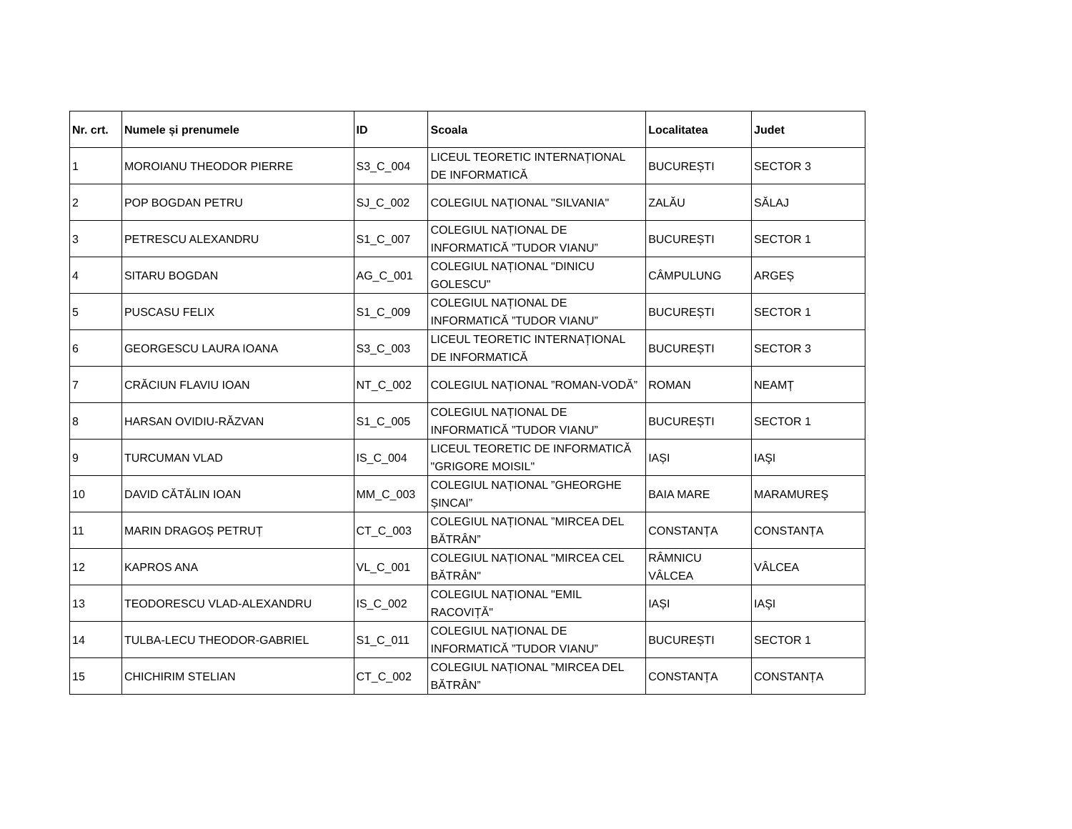| Nr. crt. | Numele și prenumele | ID | Scoala | Localitatea | Judet |
| --- | --- | --- | --- | --- | --- |
| 1 | MOROIANU THEODOR PIERRE | S3_C_004 | LICEUL TEORETIC INTERNAȚIONAL DE INFORMATICĂ | BUCUREȘTI | SECTOR 3 |
| 2 | POP BOGDAN PETRU | SJ_C_002 | COLEGIUL NAŢIONAL "SILVANIA" | ZALĂU | SĂLAJ |
| 3 | PETRESCU ALEXANDRU | S1_C_007 | COLEGIUL NAȚIONAL DE INFORMATICĂ ”TUDOR VIANU” | BUCUREȘTI | SECTOR 1 |
| 4 | SITARU BOGDAN | AG_C_001 | COLEGIUL NAȚIONAL "DINICU GOLESCU" | CÂMPULUNG | ARGEȘ |
| 5 | PUSCASU FELIX | S1_C_009 | COLEGIUL NAȚIONAL DE INFORMATICĂ ”TUDOR VIANU” | BUCUREȘTI | SECTOR 1 |
| 6 | GEORGESCU LAURA IOANA | S3_C_003 | LICEUL TEORETIC INTERNAȚIONAL DE INFORMATICĂ | BUCUREȘTI | SECTOR 3 |
| 7 | CRĂCIUN FLAVIU IOAN | NT_C_002 | COLEGIUL NAȚIONAL ”ROMAN-VODĂ” | ROMAN | NEAMȚ |
| 8 | HARSAN OVIDIU-RĂZVAN | S1_C_005 | COLEGIUL NAȚIONAL DE INFORMATICĂ ”TUDOR VIANU” | BUCUREȘTI | SECTOR 1 |
| 9 | TURCUMAN VLAD | IS_C_004 | LICEUL TEORETIC DE INFORMATICĂ "GRIGORE MOISIL" | IAȘI | IAŞI |
| 10 | DAVID CĂTĂLIN IOAN | MM_C_003 | COLEGIUL NAȚIONAL ”GHEORGHE ȘINCAI” | BAIA MARE | MARAMUREŞ |
| 11 | MARIN DRAGOȘ PETRUȚ | CT_C_003 | COLEGIUL NAȚIONAL ”MIRCEA DEL BĂTRÂN” | CONSTANȚA | CONSTANȚA |
| 12 | KAPROS ANA | VL_C_001 | COLEGIUL NAȚIONAL "MIRCEA CEL BĂTRÂN" | RÂMNICU VÂLCEA | VÂLCEA |
| 13 | TEODORESCU VLAD-ALEXANDRU | IS_C_002 | COLEGIUL NAȚIONAL "EMIL RACOVIȚĂ" | IAȘI | IAŞI |
| 14 | TULBA-LECU THEODOR-GABRIEL | S1_C_011 | COLEGIUL NAȚIONAL DE INFORMATICĂ ”TUDOR VIANU” | BUCUREȘTI | SECTOR 1 |
| 15 | CHICHIRIM STELIAN | CT_C_002 | COLEGIUL NAȚIONAL ”MIRCEA DEL BĂTRÂN” | CONSTANȚA | CONSTANȚA |